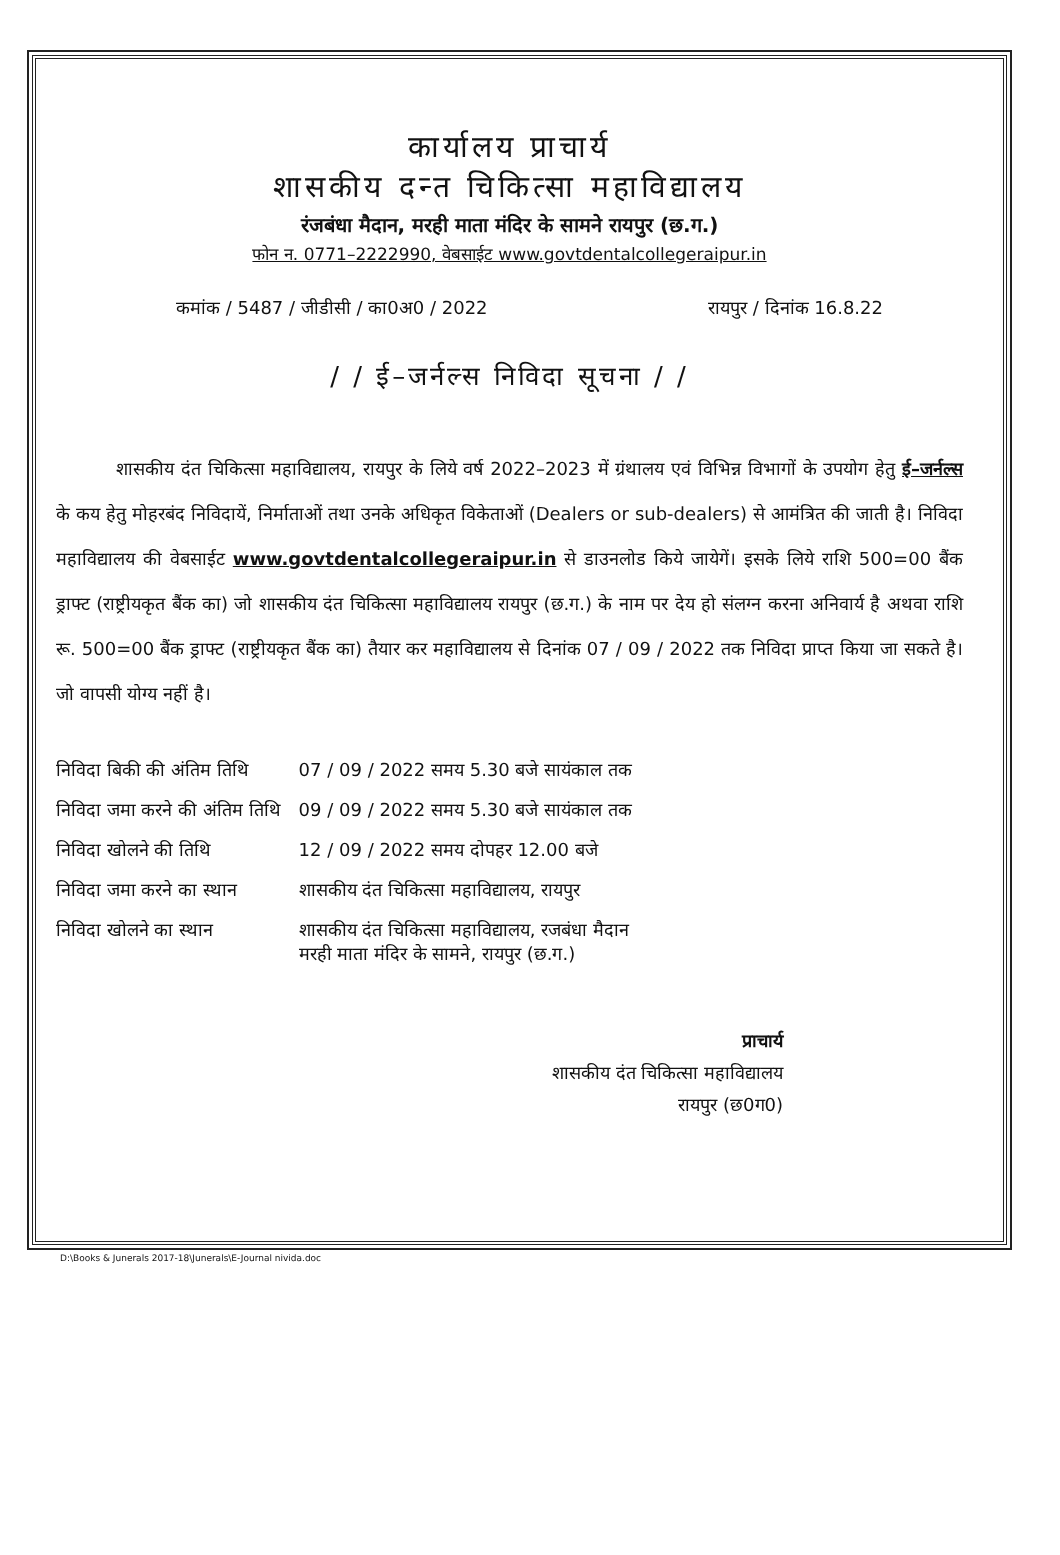कार्यालय प्राचार्य
शासकीय दन्त चिकित्सा महाविद्यालय
रंजबंधा मैदान, मरही माता मंदिर के सामने रायपुर (छ.ग.)
फोन न. 0771–2222990, वेबसाईट www.govtdentalcollegeraipur.in
कमांक / 5487 / जीडीसी / का0अ0 / 2022 रायपुर / दिनांक 16.8.22
/ / ई–जर्नल्स निविदा सूचना / /
शासकीय दंत चिकित्सा महाविद्यालय, रायपुर के लिये वर्ष 2022–2023 में ग्रंथालय एवं विभिन्न विभागों के उपयोग हेतु ई–जर्नल्स के कय हेतु मोहरबंद निविदायें, निर्माताओं तथा उनके अधिकृत विकेताओं (Dealers or sub-dealers) से आमंत्रित की जाती है। निविदा महाविद्यालय की वेबसाईट www.govtdentalcollegeraipur.in से डाउनलोड किये जायेगें। इसके लिये राशि 500=00 बैंक ड्राफ्ट (राष्ट्रीयकृत बैंक का) जो शासकीय दंत चिकित्सा महाविद्यालय रायपुर (छ.ग.) के नाम पर देय हो संलग्न करना अनिवार्य है अथवा राशि रू. 500=00 बैंक ड्राफ्ट (राष्ट्रीयकृत बैंक का) तैयार कर महाविद्यालय से दिनांक 07 / 09 / 2022 तक निविदा प्राप्त किया जा सकते है। जो वापसी योग्य नहीं है।
| निविदा बिकी की अंतिम तिथि | 07 / 09 / 2022 समय 5.30 बजे सायंकाल तक |
| निविदा जमा करने की अंतिम तिथि | 09 / 09 / 2022 समय 5.30 बजे सायंकाल तक |
| निविदा खोलने की तिथि | 12 / 09 / 2022 समय दोपहर 12.00 बजे |
| निविदा जमा करने का स्थान | शासकीय दंत चिकित्सा महाविद्यालय, रायपुर |
| निविदा खोलने का स्थान | शासकीय दंत चिकित्सा महाविद्यालय, रजबंधा मैदान मरही माता मंदिर के सामने, रायपुर (छ.ग.) |
प्राचार्य
शासकीय दंत चिकित्सा महाविद्यालय
रायपुर (छ0ग0)
D:\Books & Junerals 2017-18\Junerals\E-Journal nivida.doc